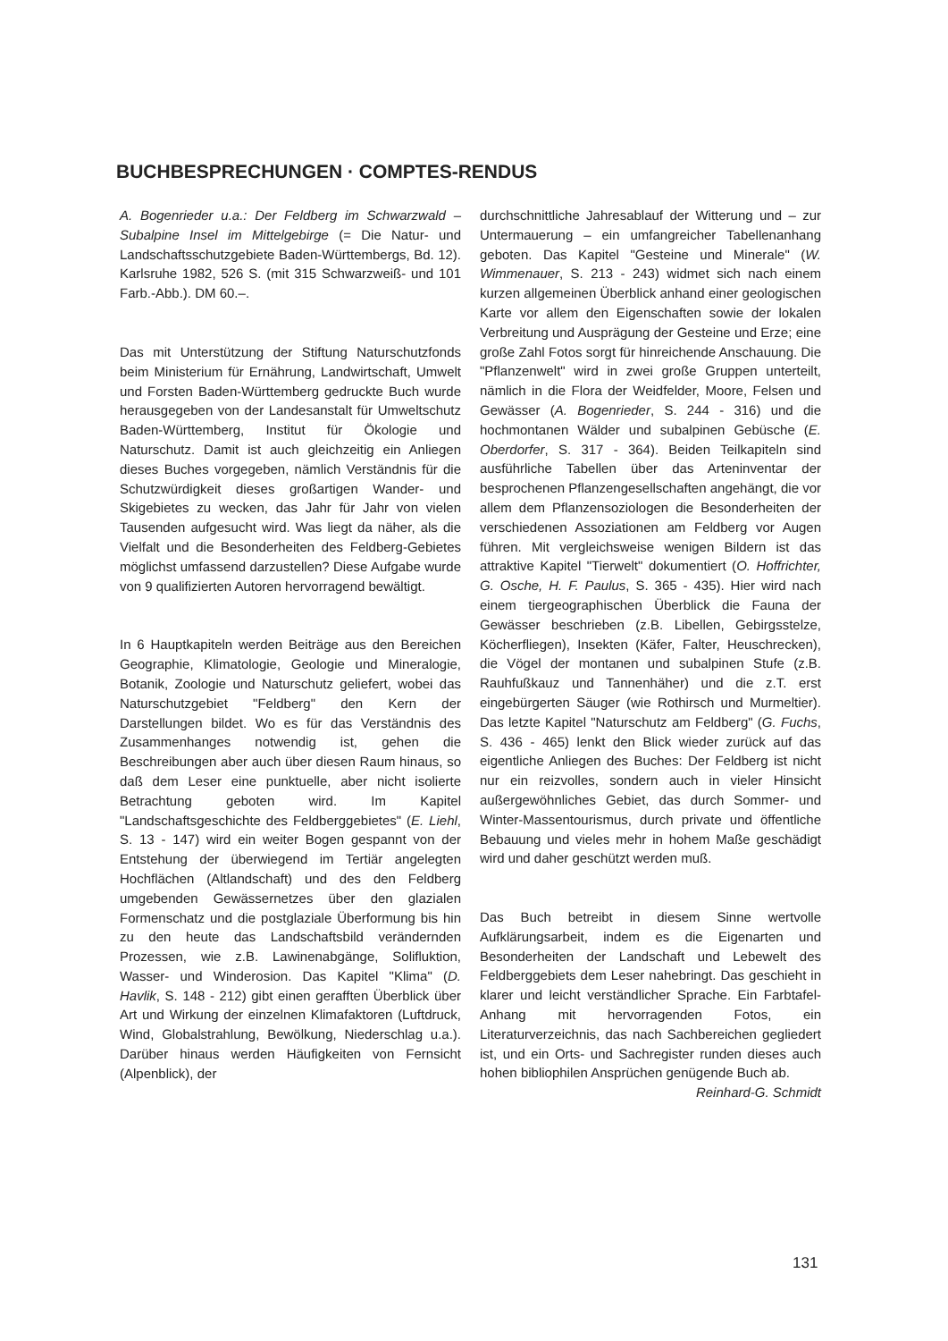BUCHBESPRECHUNGEN · COMPTES-RENDUS
A. Bogenrieder u.a.: Der Feldberg im Schwarzwald – Subalpine Insel im Mittelgebirge (= Die Natur- und Landschaftsschutzgebiete Baden-Württembergs, Bd. 12). Karlsruhe 1982, 526 S. (mit 315 Schwarzweiß- und 101 Farb.-Abb.). DM 60.–.
Das mit Unterstützung der Stiftung Naturschutzfonds beim Ministerium für Ernährung, Landwirtschaft, Umwelt und Forsten Baden-Württemberg gedruckte Buch wurde herausgegeben von der Landesanstalt für Umweltschutz Baden-Württemberg, Institut für Ökologie und Naturschutz. Damit ist auch gleichzeitig ein Anliegen dieses Buches vorgegeben, nämlich Verständnis für die Schutzwürdigkeit dieses großartigen Wander- und Skigebietes zu wecken, das Jahr für Jahr von vielen Tausenden aufgesucht wird. Was liegt da näher, als die Vielfalt und die Besonderheiten des Feldberg-Gebietes möglichst umfassend darzustellen? Diese Aufgabe wurde von 9 qualifizierten Autoren hervorragend bewältigt.
In 6 Hauptkapiteln werden Beiträge aus den Bereichen Geographie, Klimatologie, Geologie und Mineralogie, Botanik, Zoologie und Naturschutz geliefert, wobei das Naturschutzgebiet "Feldberg" den Kern der Darstellungen bildet. Wo es für das Verständnis des Zusammenhanges notwendig ist, gehen die Beschreibungen aber auch über diesen Raum hinaus, so daß dem Leser eine punktuelle, aber nicht isolierte Betrachtung geboten wird. Im Kapitel "Landschaftsgeschichte des Feldberggebietes" (E. Liehl, S. 13 - 147) wird ein weiter Bogen gespannt von der Entstehung der überwiegend im Tertiär angelegten Hochflächen (Altlandschaft) und des den Feldberg umgebenden Gewässernetzes über den glazialen Formenschatz und die postglaziale Überformung bis hin zu den heute das Landschaftsbild verändernden Prozessen, wie z.B. Lawinenabgänge, Solifluktion, Wasser- und Winderosion. Das Kapitel "Klima" (D. Havlik, S. 148 - 212) gibt einen gerafften Überblick über Art und Wirkung der einzelnen Klimafaktoren (Luftdruck, Wind, Globalstrahlung, Bewölkung, Niederschlag u.a.). Darüber hinaus werden Häufigkeiten von Fernsicht (Alpenblick), der
durchschnittliche Jahresablauf der Witterung und – zur Untermauerung – ein umfangreicher Tabellenanhang geboten. Das Kapitel "Gesteine und Minerale" (W. Wimmenauer, S. 213 - 243) widmet sich nach einem kurzen allgemeinen Überblick anhand einer geologischen Karte vor allem den Eigenschaften sowie der lokalen Verbreitung und Ausprägung der Gesteine und Erze; eine große Zahl Fotos sorgt für hinreichende Anschauung. Die "Pflanzenwelt" wird in zwei große Gruppen unterteilt, nämlich in die Flora der Weidfelder, Moore, Felsen und Gewässer (A. Bogenrieder, S. 244 - 316) und die hochmontanen Wälder und subalpinen Gebüsche (E. Oberdorfer, S. 317 - 364). Beiden Teilkapiteln sind ausführliche Tabellen über das Arteninventar der besprochenen Pflanzengesellschaften angehängt, die vor allem dem Pflanzensoziologen die Besonderheiten der verschiedenen Assoziationen am Feldberg vor Augen führen. Mit vergleichsweise wenigen Bildern ist das attraktive Kapitel "Tierwelt" dokumentiert (O. Hoffrichter, G. Osche, H. F. Paulus, S. 365 - 435). Hier wird nach einem tiergeographischen Überblick die Fauna der Gewässer beschrieben (z.B. Libellen, Gebirgsstelze, Köcherfliegen), Insekten (Käfer, Falter, Heuschrecken), die Vögel der montanen und subalpinen Stufe (z.B. Rauhfußkauz und Tannenhäher) und die z.T. erst eingebürgerten Säuger (wie Rothirsch und Murmeltier). Das letzte Kapitel "Naturschutz am Feldberg" (G. Fuchs, S. 436 - 465) lenkt den Blick wieder zurück auf das eigentliche Anliegen des Buches: Der Feldberg ist nicht nur ein reizvolles, sondern auch in vieler Hinsicht außergewöhnliches Gebiet, das durch Sommer- und Winter-Massentourismus, durch private und öffentliche Bebauung und vieles mehr in hohem Maße geschädigt wird und daher geschützt werden muß.
Das Buch betreibt in diesem Sinne wertvolle Aufklärungsarbeit, indem es die Eigenarten und Besonderheiten der Landschaft und Lebewelt des Feldberggebiets dem Leser nahebringt. Das geschieht in klarer und leicht verständlicher Sprache. Ein Farbtafel-Anhang mit hervorragenden Fotos, ein Literaturverzeichnis, das nach Sachbereichen gegliedert ist, und ein Orts- und Sachregister runden dieses auch hohen bibliophilen Ansprüchen genügende Buch ab.
Reinhard-G. Schmidt
131